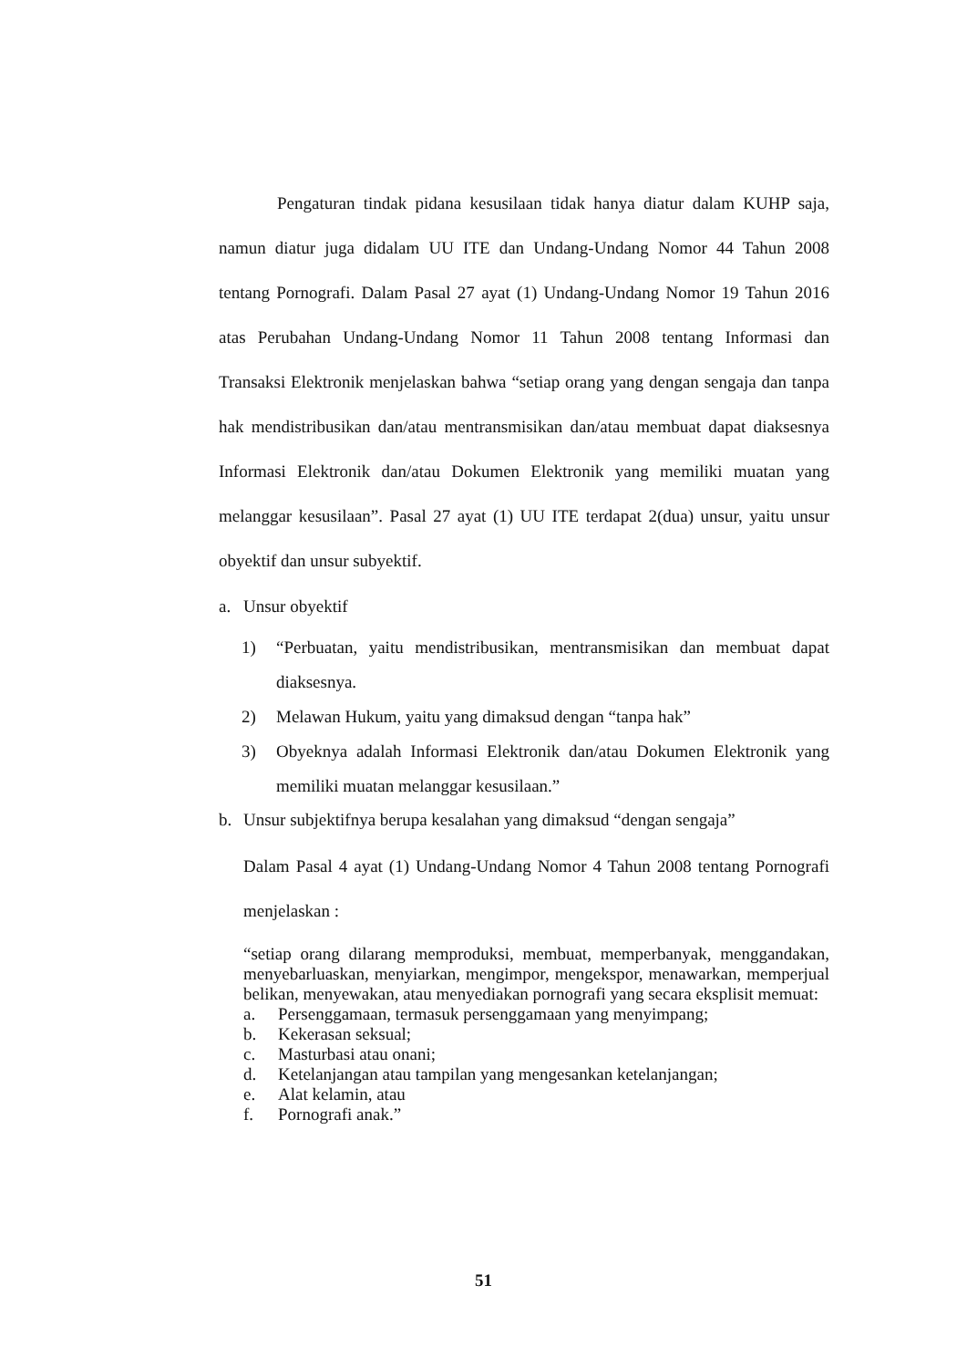Pengaturan tindak pidana kesusilaan tidak hanya diatur dalam KUHP saja, namun diatur juga didalam UU ITE dan Undang-Undang Nomor 44 Tahun 2008 tentang Pornografi. Dalam Pasal 27 ayat (1) Undang-Undang Nomor 19 Tahun 2016 atas Perubahan Undang-Undang Nomor 11 Tahun 2008 tentang Informasi dan Transaksi Elektronik menjelaskan bahwa “setiap orang yang dengan sengaja dan tanpa hak mendistribusikan dan/atau mentransmisikan dan/atau membuat dapat diaksesnya Informasi Elektronik dan/atau Dokumen Elektronik yang memiliki muatan yang melanggar kesusilaan”. Pasal 27 ayat (1) UU ITE terdapat 2(dua) unsur, yaitu unsur obyektif dan unsur subyektif.
a. Unsur obyektif
1) “Perbuatan, yaitu mendistribusikan, mentransmisikan dan membuat dapat diaksesnya.
2) Melawan Hukum, yaitu yang dimaksud dengan “tanpa hak”
3) Obyeknya adalah Informasi Elektronik dan/atau Dokumen Elektronik yang memiliki muatan melanggar kesusilaan.”
b. Unsur subjektifnya berupa kesalahan yang dimaksud “dengan sengaja”
Dalam Pasal 4 ayat (1) Undang-Undang Nomor 4 Tahun 2008 tentang Pornografi menjelaskan :
“setiap orang dilarang memproduksi, membuat, memperbanyak, menggandakan, menyebarluaskan, menyiarkan, mengimpor, mengekspor, menawarkan, memperjual belikan, menyewakan, atau menyediakan pornografi yang secara eksplisit memuat:
a. Persenggamaan, termasuk persenggamaan yang menyimpang;
b. Kekerasan seksual;
c. Masturbasi atau onani;
d. Ketelanjangan atau tampilan yang mengesankan ketelanjangan;
e. Alat kelamin, atau
f. Pornografi anak.”
51